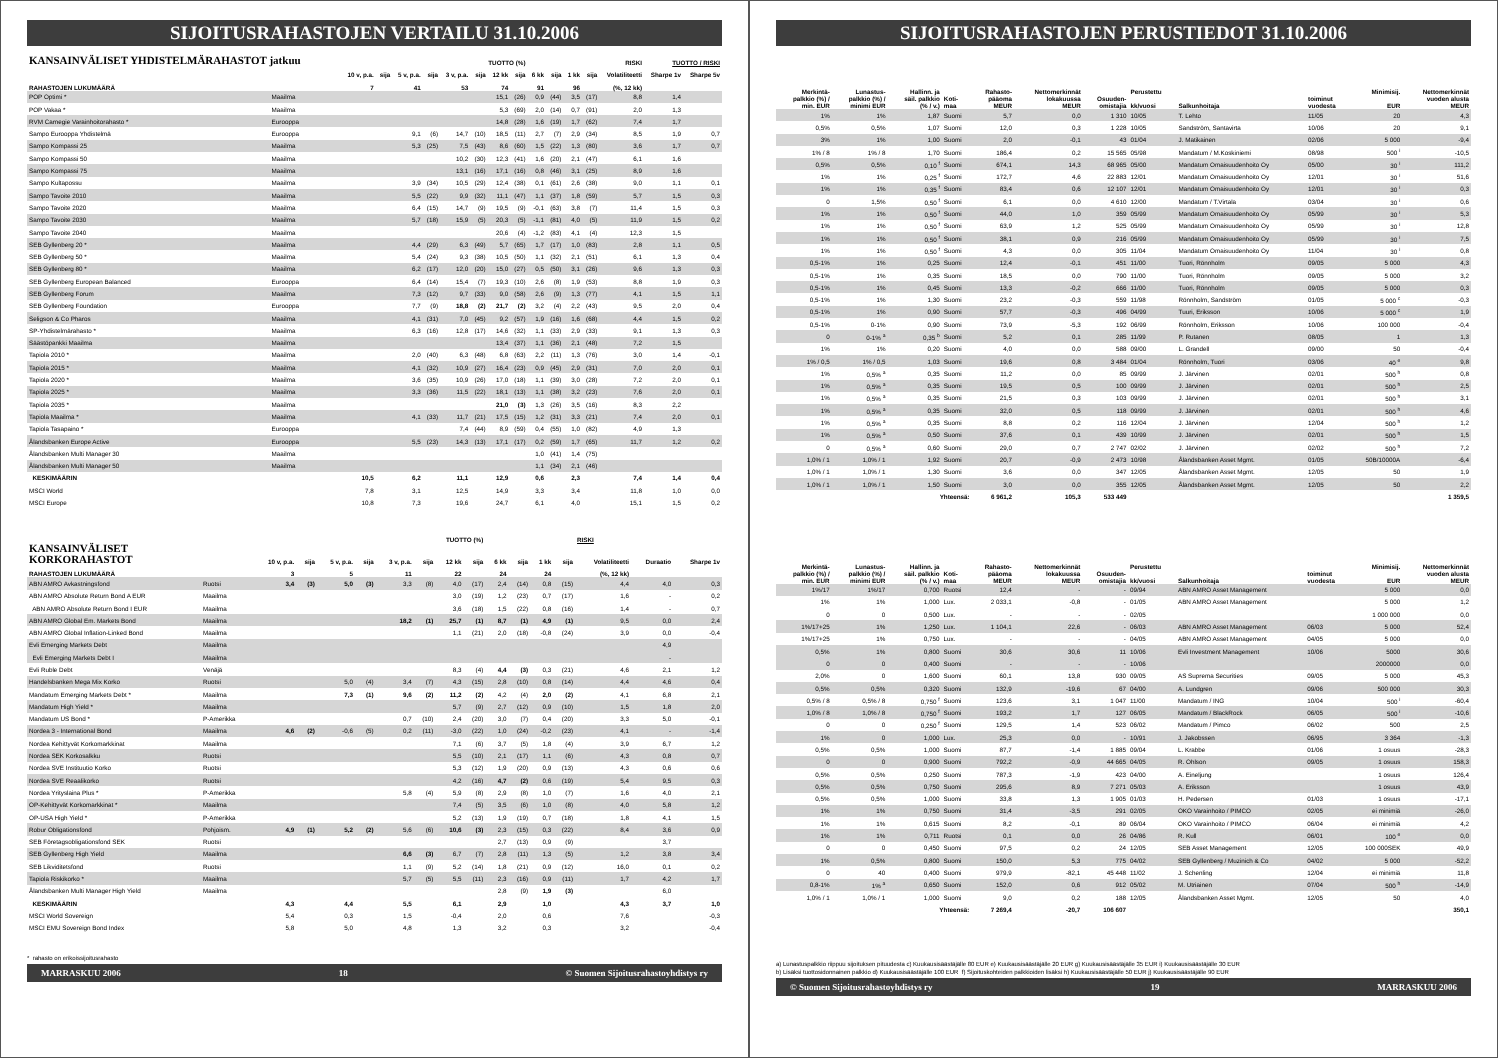SIJOITUSRAHASTOJEN VERTAILU 31.10.2006
| KANSAINVÄLISET YHDISTELMÄRAHASTOT jatkuu | | | | | | TUOTTO (%) | | | | | | | | RISKI | TUOTTO / RISKI | |
| --- | --- | --- | --- | --- | --- | --- | --- | --- | --- | --- | --- | --- | --- | --- | --- | --- |
| | | 10 v, p.a. | sija | 5 v, p.a. | sija | 3 v, p.a. | sija | 12 kk | sija | 6 kk | sija | 1 kk | sija | Volatiliteetti | Sharpe 1v | Sharpe 5v |
| RAHASTOJEN LUKUMÄÄRÄ | | 7 | | 41 | | 53 | | 74 | | 91 | | 96 | | (%, 12 kk) | | |
| POP Optimi * | Maailma | | | | | | | 15,1 | (26) | 0,9 | (44) | 3,5 | (17) | 8,8 | 1,4 | |
| POP Vakaa * | Maailma | | | | | | | 5,3 | (69) | 2,0 | (14) | 0,7 | (91) | 2,0 | 1,3 | |
| RVM Carnegie Varainhoitorahasto * | Eurooppa | | | | | | | 14,8 | (28) | 1,6 | (19) | 1,7 | (62) | 7,4 | 1,7 | |
| Sampo Eurooppa Yhdistelmä | Eurooppa | | | 9,1 | (6) | 14,7 | (10) | 18,5 | (11) | 2,7 | (7) | 2,9 | (34) | 8,5 | 1,9 | 0,7 |
| Sampo Kompassi 25 | Maailma | | | 5,3 | (25) | 7,5 | (43) | 8,6 | (60) | 1,5 | (22) | 1,3 | (80) | 3,6 | 1,7 | 0,7 |
| Sampo Kompassi 50 | Maailma | | | | | 10,2 | (30) | 12,3 | (41) | 1,6 | (20) | 2,1 | (47) | 6,1 | 1,6 | |
| Sampo Kompassi 75 | Maailma | | | | | 13,1 | (16) | 17,1 | (16) | 0,8 | (46) | 3,1 | (25) | 8,9 | 1,6 | |
| Sampo Kultapossu | Maailma | | | 3,9 | (34) | 10,5 | (29) | 12,4 | (38) | 0,1 | (61) | 2,6 | (38) | 9,0 | 1,1 | 0,1 |
| Sampo Tavoite 2010 | Maailma | | | 5,5 | (22) | 9,9 | (32) | 11,1 | (47) | 1,1 | (37) | 1,8 | (59) | 5,7 | 1,5 | 0,3 |
| Sampo Tavoite 2020 | Maailma | | | 6,4 | (15) | 14,7 | (9) | 19,5 | (9) | -0,1 | (63) | 3,8 | (7) | 11,4 | 1,5 | 0,3 |
| Sampo Tavoite 2030 | Maailma | | | 5,7 | (18) | 15,9 | (5) | 20,3 | (5) | -1,1 | (81) | 4,0 | (5) | 11,9 | 1,5 | 0,2 |
| Sampo Tavoite 2040 | Maailma | | | | | | | 20,6 | (4) | -1,2 | (83) | 4,1 | (4) | 12,3 | 1,5 | |
| SEB Gyllenberg 20 * | Maailma | | | 4,4 | (29) | 6,3 | (49) | 5,7 | (65) | 1,7 | (17) | 1,0 | (83) | 2,8 | 1,1 | 0,5 |
| SEB Gyllenberg 50 * | Maailma | | | 5,4 | (24) | 9,3 | (38) | 10,5 | (50) | 1,1 | (32) | 2,1 | (51) | 6,1 | 1,3 | 0,4 |
| SEB Gyllenberg 80 * | Maailma | | | 6,2 | (17) | 12,0 | (20) | 15,0 | (27) | 0,5 | (50) | 3,1 | (26) | 9,6 | 1,3 | 0,3 |
| SEB Gyllenberg European Balanced | Eurooppa | | | 6,4 | (14) | 15,4 | (7) | 19,3 | (10) | 2,6 | (8) | 1,9 | (53) | 8,8 | 1,9 | 0,3 |
| SEB Gyllenberg Forum | Maailma | | | 7,3 | (12) | 9,7 | (33) | 9,0 | (58) | 2,6 | (9) | 1,3 | (77) | 4,1 | 1,5 | 1,1 |
| SEB Gyllenberg Foundation | Eurooppa | | | 7,7 | (9) | 18,8 | (2) | 21,7 | (2) | 3,2 | (4) | 2,2 | (43) | 9,5 | 2,0 | 0,4 |
| Seligson & Co Pharos | Maailma | | | 4,1 | (31) | 7,0 | (45) | 9,2 | (57) | 1,9 | (16) | 1,6 | (68) | 4,4 | 1,5 | 0,2 |
| SP-Yhdistelmärahasto * | Maailma | | | 6,3 | (16) | 12,8 | (17) | 14,6 | (32) | 1,1 | (33) | 2,9 | (33) | 9,1 | 1,3 | 0,3 |
| Säästöpankki Maailma | Maailma | | | | | | | 13,4 | (37) | 1,1 | (36) | 2,1 | (48) | 7,2 | 1,5 | |
| Tapiola 2010 * | Maailma | | | 2,0 | (40) | 6,3 | (48) | 6,8 | (63) | 2,2 | (11) | 1,3 | (76) | 3,0 | 1,4 | -0,1 |
| Tapiola 2015 * | Maailma | | | 4,1 | (32) | 10,9 | (27) | 16,4 | (23) | 0,9 | (45) | 2,9 | (31) | 7,0 | 2,0 | 0,1 |
| Tapiola 2020 * | Maailma | | | 3,6 | (35) | 10,9 | (26) | 17,0 | (18) | 1,1 | (39) | 3,0 | (28) | 7,2 | 2,0 | 0,1 |
| Tapiola 2025 * | Maailma | | | 3,3 | (36) | 11,5 | (22) | 18,1 | (13) | 1,1 | (38) | 3,2 | (23) | 7,6 | 2,0 | 0,1 |
| Tapiola 2035 * | Maailma | | | | | | | 21,0 | (3) | 1,3 | (26) | 3,5 | (16) | 8,3 | 2,2 | |
| Tapiola Maailma * | Maailma | | | 4,1 | (33) | 11,7 | (21) | 17,5 | (15) | 1,2 | (31) | 3,3 | (21) | 7,4 | 2,0 | 0,1 |
| Tapiola Tasapaino * | Eurooppa | | | | | 7,4 | (44) | 8,9 | (59) | 0,4 | (55) | 1,0 | (82) | 4,9 | 1,3 | |
| Ålandsbanken Europe Active | Eurooppa | | | 5,5 | (23) | 14,3 | (13) | 17,1 | (17) | 0,2 | (59) | 1,7 | (65) | 11,7 | 1,2 | 0,2 |
| Ålandsbanken Multi Manager 30 | Maailma | | | | | | | | | 1,0 | (41) | 1,4 | (75) | | | |
| Ålandsbanken Multi Manager 50 | Maailma | | | | | | | | | 1,1 | (34) | 2,1 | (46) | | | |
| KESKIMÄÄRIN | | 10,5 | | 6,2 | | 11,1 | | 12,9 | | 0,6 | | 2,3 | | 7,4 | 1,4 | 0,4 |
| MSCI World | | 7,8 | | 3,1 | | 12,5 | | 14,9 | | 3,3 | | 3,4 | | 11,8 | 1,0 | 0,0 |
| MSCI Europe | | 10,8 | | 7,3 | | 19,6 | | 24,7 | | 6,1 | | 4,0 | | 15,1 | 1,5 | 0,2 |
| | | | | | | TUOTTO (%) | | | | | | | | RISKI | | |
| --- | --- | --- | --- | --- | --- | --- | --- | --- | --- | --- | --- | --- | --- | --- | --- | --- |
| KANSAINVÄLISET KORKORAHASTOT | | 10 v, p.a. | sija | 5 v, p.a. | sija | 3 v, p.a. | sija | 12 kk | sija | 6 kk | sija | 1 kk | sija | Volatiliteetti | Duraatio | Sharpe 1v |
| RAHASTOJEN LUKUMÄÄRÄ | | 3 | | 5 | | 11 | | 22 | | 24 | | 24 | | (%, 12 kk) | | |
| ABN AMRO Avkastningsfond | Ruotsi | 3,4 | (3) | 5,0 | (3) | 3,3 | (8) | 4,0 | (17) | 2,4 | (14) | 0,8 | (15) | 4,4 | 4,0 | 0,3 |
| ABN AMRO Absolute Return Bond A EUR | Maailma | | | | | | | 3,0 | (19) | 1,2 | (23) | 0,7 | (17) | 1,6 | - | 0,2 |
| ABN AMRO Absolute Return Bond I EUR | Maailma | | | | | | | 3,6 | (18) | 1,5 | (22) | 0,8 | (16) | 1,4 | - | 0,7 |
| ABN AMRO Global Em. Markets Bond | Maailma | | | | | 18,2 | (1) | 25,7 | (1) | 8,7 | (1) | 4,9 | (1) | 9,5 | 0,0 | 2,4 |
| ABN AMRO Global Inflation-Linked Bond | Maailma | | | | | | | 1,1 | (21) | 2,0 | (18) | -0,8 | (24) | 3,9 | 0,0 | -0,4 |
| Evli Emerging Markets Debt | Maailma | | | | | | | | | | | | | | 4,9 | |
| Evli Emerging Markets Debt I | Maailma | | | | | | | | | | | | | | - | |
| Evli Ruble Debt | Venäjä | | | | | | | 8,3 | (4) | 4,4 | (3) | 0,3 | (21) | 4,6 | 2,1 | 1,2 |
| Handelsbanken Mega Mix Korko | Ruotsi | | | 5,0 | (4) | 3,4 | (7) | 4,3 | (15) | 2,8 | (10) | 0,8 | (14) | 4,4 | 4,6 | 0,4 |
| Mandatum Emerging Markets Debt * | Maailma | | | 7,3 | (1) | 9,6 | (2) | 11,2 | (2) | 4,2 | (4) | 2,0 | (2) | 4,1 | 6,8 | 2,1 |
| Mandatum High Yield * | Maailma | | | | | | | 5,7 | (9) | 2,7 | (12) | 0,9 | (10) | 1,5 | 1,8 | 2,0 |
| Mandatum US Bond * | P-Amerikka | | | | | 0,7 | (10) | 2,4 | (20) | 3,0 | (7) | 0,4 | (20) | 3,3 | 5,0 | -0,1 |
| Nordea 3 - International Bond | Maailma | 4,6 | (2) | -0,6 | (5) | 0,2 | (11) | -3,0 | (22) | 1,0 | (24) | -0,2 | (23) | 4,1 | - | -1,4 |
| Nordea Kehittyvät Korkomarkkinat | Maailma | | | | | | | 7,1 | (6) | 3,7 | (5) | 1,8 | (4) | 3,9 | 6,7 | 1,2 |
| Nordea SEK Korkosalkku | Ruotsi | | | | | | | 5,5 | (10) | 2,1 | (17) | 1,1 | (6) | 4,3 | 0,8 | 0,7 |
| Nordea SVE Instituutio Korko | Ruotsi | | | | | | | 5,3 | (12) | 1,9 | (20) | 0,9 | (13) | 4,3 | 0,6 | 0,6 |
| Nordea SVE Reaalikorko | Ruotsi | | | | | | | 4,2 | (16) | 4,7 | (2) | 0,6 | (19) | 5,4 | 9,5 | 0,3 |
| Nordea Yrityslaina Plus * | P-Amerikka | | | | | 5,8 | (4) | 5,9 | (8) | 2,9 | (8) | 1,0 | (7) | 1,6 | 4,0 | 2,1 |
| OP-Kehittyvät Korkomarkkinat * | Maailma | | | | | | | 7,4 | (5) | 3,5 | (6) | 1,0 | (8) | 4,0 | 5,8 | 1,2 |
| OP-USA High Yield * | P-Amerikka | | | | | | | 5,2 | (13) | 1,9 | (19) | 0,7 | (18) | 1,8 | 4,1 | 1,5 |
| Robur Obligationsfond | Pohjoism. | 4,9 | (1) | 5,2 | (2) | 5,6 | (6) | 10,6 | (3) | 2,3 | (15) | 0,3 | (22) | 8,4 | 3,6 | 0,9 |
| SEB Företagsobligationsfond SEK | Ruotsi | | | | | | | | | 2,7 | (13) | 0,9 | (9) | | 3,7 | |
| SEB Gyllenberg High Yield | Maailma | | | | | 6,6 | (3) | 6,7 | (7) | 2,8 | (11) | 1,3 | (5) | 1,2 | 3,8 | 3,4 |
| SEB Likviditetsfond | Ruotsi | | | | | 1,1 | (9) | 5,2 | (14) | 1,8 | (21) | 0,9 | (12) | 16,0 | 0,1 | 0,2 |
| Tapiola Riskikorko * | Maailma | | | | | 5,7 | (5) | 5,5 | (11) | 2,3 | (16) | 0,9 | (11) | 1,7 | 4,2 | 1,7 |
| Ålandsbanken Multi Manager High Yield | Maailma | | | | | | | | | 2,8 | (9) | 1,9 | (3) | | 6,0 | |
| KESKIMÄÄRIN | | 4,3 | | 4,4 | | 5,5 | | 6,1 | | 2,9 | | 1,0 | | 4,3 | 3,7 | 1,0 |
| MSCI World Sovereign | | 5,4 | | 0,3 | | 1,5 | | -0,4 | | 2,0 | | 0,6 | | 7,6 | | -0,3 |
| MSCI EMU Sovereign Bond Index | | 5,8 | | 5,0 | | 4,8 | | 1,3 | | 3,2 | | 0,3 | | 3,2 | | -0,4 |
* rahasto on erikoissijoitusrahasto
MARRASKUU 2006 18 © Suomen Sijoitusrahastoyhdistys ry
SIJOITUSRAHASTOJEN PERUSTIEDOT 31.10.2006
| Merkintä- palkkio (%) / min. EUR | Lunastus- palkkio (%) / minimi EUR | Hallinn. ja säil. palkkio (% / v.) | Koti- maa | Rahasto- pääoma MEUR | Nettomerkinnät lokakuussa MEUR | Osuuden- omistajia | Perustettu kk/vuosi | Salkunhoitaja | toiminut vuodesta | Minimisij. EUR | Nettomerkinnät vuoden alusta MEUR |
| --- | --- | --- | --- | --- | --- | --- | --- | --- | --- | --- | --- |
| 1% | 1% | 1,87 | Suomi | 5,7 | 0,0 | 1 310 | 10/05 | T. Lehto | 11/05 | 20 | 4,3 |
| 0,5% | 0,5% | 1,07 | Suomi | 12,0 | 0,3 | 1 228 | 10/05 | Sandström, Santavirta | 10/06 | 20 | 9,1 |
| 3% | 1% | 1,00 | Suomi | 2,0 | -0,1 | 43 | 01/04 | J. Matikainen | 02/06 | 5 000 | -9,4 |
| 1% / 8 | 1% / 8 | 1,70 | Suomi | 186,4 | 0,2 | 15 565 | 05/98 | Mandatum / M.Koskiniemi | 08/98 | 500 <sup>i</sup> | -10,5 |
| 0,5% | 0,5% | 0,10 <sup>f</sup> | Suomi | 674,1 | 14,3 | 68 965 | 05/00 | Mandatum Omaisuudenhoito Oy | 05/00 | 30 <sup>i</sup> | 111,2 |
| 1% | 1% | 0,25 <sup>f</sup> | Suomi | 172,7 | 4,6 | 22 883 | 12/01 | Mandatum Omaisuudenhoito Oy | 12/01 | 30 <sup>i</sup> | 51,6 |
| 1% | 1% | 0,35 <sup>f</sup> | Suomi | 83,4 | 0,6 | 12 107 | 12/01 | Mandatum Omaisuudenhoito Oy | 12/01 | 30 <sup>i</sup> | 0,3 |
| 0 | 1,5% | 0,50 <sup>f</sup> | Suomi | 6,1 | 0,0 | 4 610 | 12/00 | Mandatum / T.Virtala | 03/04 | 30 <sup>i</sup> | 0,6 |
| 1% | 1% | 0,50 <sup>f</sup> | Suomi | 44,0 | 1,0 | 359 | 05/99 | Mandatum Omaisuudenhoito Oy | 05/99 | 30 <sup>i</sup> | 5,3 |
| 1% | 1% | 0,50 <sup>f</sup> | Suomi | 63,9 | 1,2 | 525 | 05/99 | Mandatum Omaisuudenhoito Oy | 05/99 | 30 <sup>i</sup> | 12,8 |
| 1% | 1% | 0,50 <sup>f</sup> | Suomi | 38,1 | 0,9 | 216 | 05/99 | Mandatum Omaisuudenhoito Oy | 05/99 | 30 <sup>i</sup> | 7,5 |
| 1% | 1% | 0,50 <sup>f</sup> | Suomi | 4,3 | 0,0 | 305 | 11/04 | Mandatum Omaisuudenhoito Oy | 11/04 | 30 <sup>i</sup> | 0,8 |
| 0,5-1% | 1% | 0,25 | Suomi | 12,4 | -0,1 | 451 | 11/00 | Tuori, Rönnholm | 09/05 | 5 000 | 4,3 |
| 0,5-1% | 1% | 0,35 | Suomi | 18,5 | 0,0 | 790 | 11/00 | Tuori, Rönnholm | 09/05 | 5 000 | 3,2 |
| 0,5-1% | 1% | 0,45 | Suomi | 13,3 | -0,2 | 666 | 11/00 | Tuori, Rönnholm | 09/05 | 5 000 | 0,3 |
| 0,5-1% | 1% | 1,30 | Suomi | 23,2 | -0,3 | 559 | 11/98 | Rönnholm, Sandström | 01/05 | 5 000 <sup>c</sup> | -0,3 |
| 0,5-1% | 1% | 0,90 | Suomi | 57,7 | -0,3 | 496 | 04/99 | Tuuri, Eriksson | 10/06 | 5 000 <sup>c</sup> | 1,9 |
| 0,5-1% | 0-1% | 0,90 | Suomi | 73,9 | -5,3 | 192 | 06/99 | Rönnholm, Eriksson | 10/06 | 100 000 | -0,4 |
| 0 | 0-1% <sup>a</sup> | 0,35 <sup>b</sup> | Suomi | 5,2 | 0,1 | 285 | 11/99 | P. Rutanen | 08/05 | 1 | 1,3 |
| 1% | 1% | 0,20 | Suomi | 4,0 | 0,0 | 588 | 09/00 | L. Grandell | 09/00 | 50 | -0,4 |
| 1% / 0,5 | 1% / 0,5 | 1,03 | Suomi | 19,6 | 0,8 | 3 484 | 01/04 | Rönnholm, Tuori | 03/06 | 40 <sup>e</sup> | 9,8 |
| 1% | 0,5% <sup>a</sup> | 0,35 | Suomi | 11,2 | 0,0 | 85 | 09/99 | J. Järvinen | 02/01 | 500 <sup>h</sup> | 0,8 |
| 1% | 0,5% <sup>a</sup> | 0,35 | Suomi | 19,5 | 0,5 | 100 | 09/99 | J. Järvinen | 02/01 | 500 <sup>h</sup> | 2,5 |
| 1% | 0,5% <sup>a</sup> | 0,35 | Suomi | 21,5 | 0,3 | 103 | 09/99 | J. Järvinen | 02/01 | 500 <sup>h</sup> | 3,1 |
| 1% | 0,5% <sup>a</sup> | 0,35 | Suomi | 32,0 | 0,5 | 118 | 09/99 | J. Järvinen | 02/01 | 500 <sup>h</sup> | 4,6 |
| 1% | 0,5% <sup>a</sup> | 0,35 | Suomi | 8,8 | 0,2 | 116 | 12/04 | J. Järvinen | 12/04 | 500 <sup>h</sup> | 1,2 |
| 1% | 0,5% <sup>a</sup> | 0,50 | Suomi | 37,6 | 0,1 | 439 | 10/99 | J. Järvinen | 02/01 | 500 <sup>h</sup> | 1,5 |
| 0 | 0,5% <sup>a</sup> | 0,60 | Suomi | 29,0 | 0,7 | 2 747 | 02/02 | J. Järvinen | 02/02 | 500 <sup>h</sup> | 7,2 |
| 1,0% / 1 | 1,0% / 1 | 1,92 | Suomi | 20,7 | -0,9 | 2 473 | 10/98 | Ålandsbanken Asset Mgmt. | 01/05 | 50B/10000A | -6,4 |
| 1,0% / 1 | 1,0% / 1 | 1,30 | Suomi | 3,6 | 0,0 | 347 | 12/05 | Ålandsbanken Asset Mgmt. | 12/05 | 50 | 1,9 |
| 1,0% / 1 | 1,0% / 1 | 1,50 | Suomi | 3,0 | 0,0 | 355 | 12/05 | Ålandsbanken Asset Mgmt. | 12/05 | 50 | 2,2 |
| | | Yhteensä: | | 6 961,2 | 105,3 | 533 449 | | | | | 1 359,5 |
| Merkintä- palkkio (%) / min. EUR | Lunastus- palkkio (%) / minimi EUR | Hallinn. ja säil. palkkio (% / v.) | Koti- maa | Rahasto- pääoma MEUR | Nettomerkinnät lokakuussa MEUR | Osuuden- omistajia | Perustettu kk/vuosi | Salkunhoitaja | toiminut vuodesta | Minimisij. EUR | Nettomerkinnät vuoden alusta MEUR |
| --- | --- | --- | --- | --- | --- | --- | --- | --- | --- | --- | --- |
| 1%/17 | 1%/17 | 0,700 | Ruotsi | 12,4 | - | - | 09/94 | ABN AMRO Asset Management | | 5 000 | 0,0 |
| 1% | 1% | 1,000 | Lux. | 2 033,1 | -0,8 | - | 01/05 | ABN AMRO Asset Management | | 5 000 | 1,2 |
| 0 | 0 | 0,500 | Lux. | - | - | - | 02/05 | | | 1 000 000 | 0,0 |
| 1%/17+25 | 1% | 1,250 | Lux. | 1 104,1 | 22,6 | - | 06/03 | ABN AMRO Asset Management | 06/03 | 5 000 | 52,4 |
| 1%/17+25 | 1% | 0,750 | Lux. | - | - | - | 04/05 | ABN AMRO Asset Management | 04/05 | 5 000 | 0,0 |
| 0,5% | 1% | 0,800 | Suomi | 30,6 | 30,6 | 11 | 10/06 | Evli Investment Management | 10/06 | 5000 | 30,6 |
| 0 | 0 | 0,400 | Suomi | - | - | - | 10/06 | | | 2000000 | 0,0 |
| 2,0% | 0 | 1,600 | Suomi | 60,1 | 13,8 | 930 | 09/05 | AS Suprema Securities | 09/05 | 5 000 | 45,3 |
| 0,5% | 0,5% | 0,320 | Suomi | 132,9 | -19,6 | 67 | 04/00 | A. Lundgren | 09/06 | 500 000 | 30,3 |
| 0,5% / 8 | 0,5% / 8 | 0,750 <sup>f</sup> | Suomi | 123,6 | 3,1 | 1 047 | 11/00 | Mandatum / ING | 10/04 | 500 <sup>i</sup> | -60,4 |
| 1,0% / 8 | 1,0% / 8 | 0,750 <sup>f</sup> | Suomi | 193,2 | 1,7 | 127 | 06/05 | Mandatum / BlackRock | 06/05 | 500 <sup>i</sup> | -10,6 |
| 0 | 0 | 0,250 <sup>f</sup> | Suomi | 129,5 | 1,4 | 523 | 06/02 | Mandatum / Pimco | 06/02 | 500 | 2,5 |
| 1% | 0 | 1,000 | Lux. | 25,3 | 0,0 | - | 10/91 | J. Jakobssen | 06/95 | 3 364 | -1,3 |
| 0,5% | 0,5% | 1,000 | Suomi | 87,7 | -1,4 | 1 885 | 09/04 | L. Krabbe | 01/06 | 1 osuus | -28,3 |
| 0 | 0 | 0,900 | Suomi | 792,2 | -0,9 | 44 665 | 04/05 | R. Ohlson | 09/05 | 1 osuus | 158,3 |
| 0,5% | 0,5% | 0,250 | Suomi | 787,3 | -1,9 | 423 | 04/00 | A. Eineljung | | 1 osuus | 126,4 |
| 0,5% | 0,5% | 0,750 | Suomi | 295,6 | 8,9 | 7 271 | 05/03 | A. Eriksson | | 1 osuus | 43,9 |
| 0,5% | 0,5% | 1,000 | Suomi | 33,8 | 1,3 | 1 905 | 01/03 | H. Pedersen | 01/03 | 1 osuus | -17,1 |
| 1% | 1% | 0,750 | Suomi | 31,4 | -3,5 | 291 | 02/05 | OKO Varainhoito / PIMCO | 02/05 | ei minimiä | -26,0 |
| 1% | 1% | 0,615 | Suomi | 8,2 | -0,1 | 89 | 06/04 | OKO Varainhoito / PIMCO | 06/04 | ei minimiä | 4,2 |
| 1% | 1% | 0,711 | Ruotsi | 0,1 | 0,0 | 26 | 04/86 | R. Kull | 06/01 | 100 <sup>e</sup> | 0,0 |
| 0 | 0 | 0,450 | Suomi | 97,5 | 0,2 | 24 | 12/05 | SEB Asset Management | 12/05 | 100 000SEK | 49,9 |
| 1% | 0,5% | 0,800 | Suomi | 150,0 | 5,3 | 775 | 04/02 | SEB Gyllenberg / Muzinich & Co | 04/02 | 5 000 | -52,2 |
| 0 | 40 | 0,400 | Suomi | 979,9 | -82,1 | 45 448 | 11/02 | J. Schenling | 12/04 | ei minimiä | 11,8 |
| 0,8-1% | 1% <sup>a</sup> | 0,650 | Suomi | 152,0 | 0,6 | 912 | 05/02 | M. Utriainen | 07/04 | 500 <sup>h</sup> | -14,9 |
| 1,0% / 1 | 1,0% / 1 | 1,000 | Suomi | 9,0 | 0,2 | 188 | 12/05 | Ålandsbanken Asset Mgmt. | 12/05 | 50 | 4,0 |
| | | Yhteensä: | | 7 269,4 | -20,7 | 106 607 | | | | | 350,1 |
a) Lunastuspalkkio riippuu sijoituksen pituudesta c) Kuukausisäästäjälle 80 EUR e) Kuukausisäästäjälle 20 EUR g) Kuukausisäästäjälle 35 EUR i) Kuukausisäästäjälle 30 EUR
b) Lisäksi tuottosidonnainen palkkio d) Kuukausisäästäjälle 100 EUR f) Sijoituskohteiden palkkioiden lisäksi h) Kuukausisäästäjälle 50 EUR j) Kuukausisäästäjälle 90 EUR
© Suomen Sijoitusrahastoyhdistys ry 19 MARRASKUU 2006